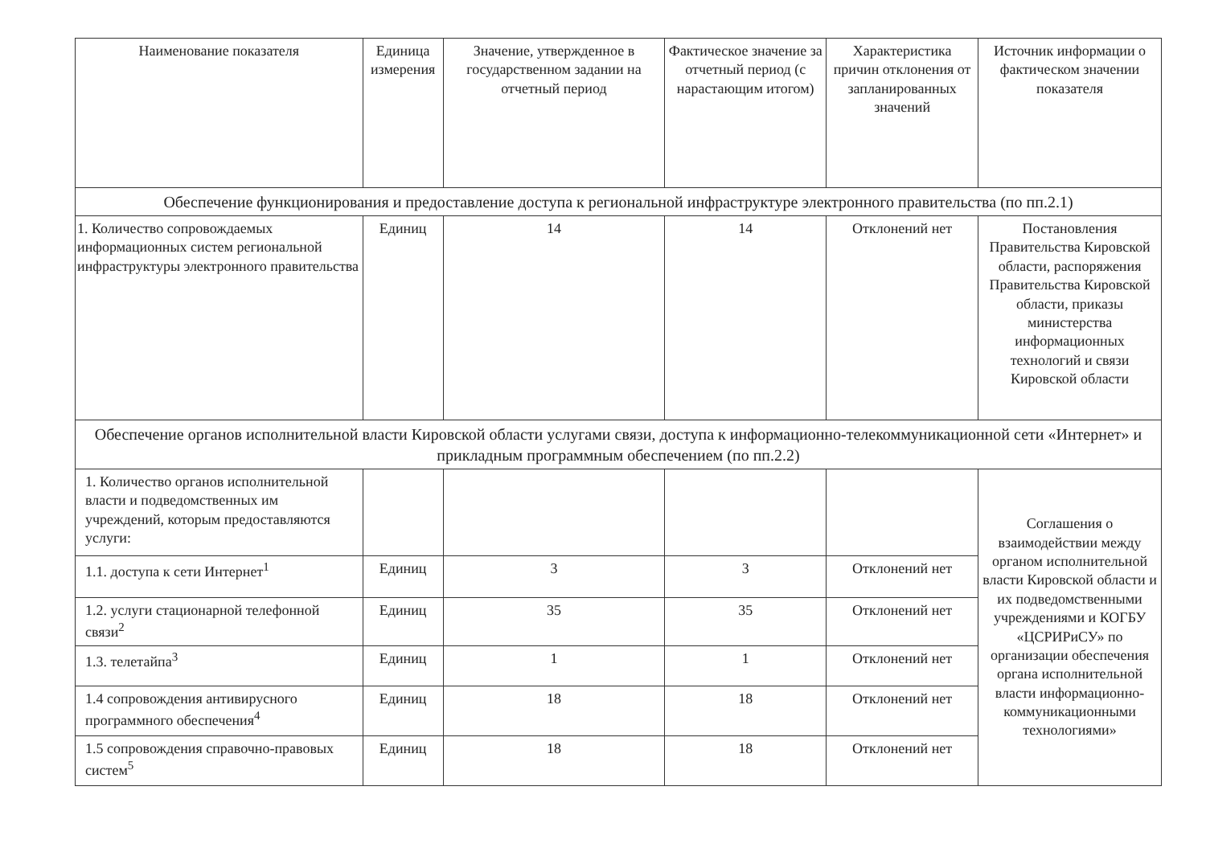| Наименование показателя | Единица измерения | Значение, утвержденное в государственном задании на отчетный период | Фактическое значение за отчетный период (с нарастающим итогом) | Характеристика причин отклонения от запланированных значений | Источник информации о фактическом значении показателя |
| Обеспечение функционирования и предоставление доступа к региональной инфраструктуре электронного правительства (по пп.2.1) | | | | | |
| 1. Количество сопровождаемых информационных систем региональной инфраструктуры электронного правительства | Единиц | 14 | 14 | Отклонений нет | Постановления Правительства Кировской области, распоряжения Правительства Кировской области, приказы министерства информационных технологий и связи Кировской области |
| Обеспечение органов исполнительной власти Кировской области услугами связи, доступа к информационно-телекоммуникационной сети «Интернет» и прикладным программным обеспечением (по пп.2.2) | | | | | |
| 1. Количество органов исполнительной власти и подведомственных им учреждений, которым предоставляются услуги: | | | | | Соглашения о взаимодействии между органом исполнительной власти Кировской области и их подведомственными учреждениями и КОГБУ «ЦСРИРиСУ» по организации обеспечения органа исполнительной власти информационно-коммуникационными технологиями» |
| 1.1. доступа к сети Интернет<sup>1</sup> | Единиц | 3 | 3 | Отклонений нет | |
| 1.2. услуги стационарной телефонной связи<sup>2</sup> | Единиц | 35 | 35 | Отклонений нет | |
| 1.3. телетайпа<sup>3</sup> | Единиц | 1 | 1 | Отклонений нет | |
| 1.4 сопровождения антивирусного программного обеспечения<sup>4</sup> | Единиц | 18 | 18 | Отклонений нет | |
| 1.5 сопровождения справочно-правовых систем<sup>5</sup> | Единиц | 18 | 18 | Отклонений нет | |